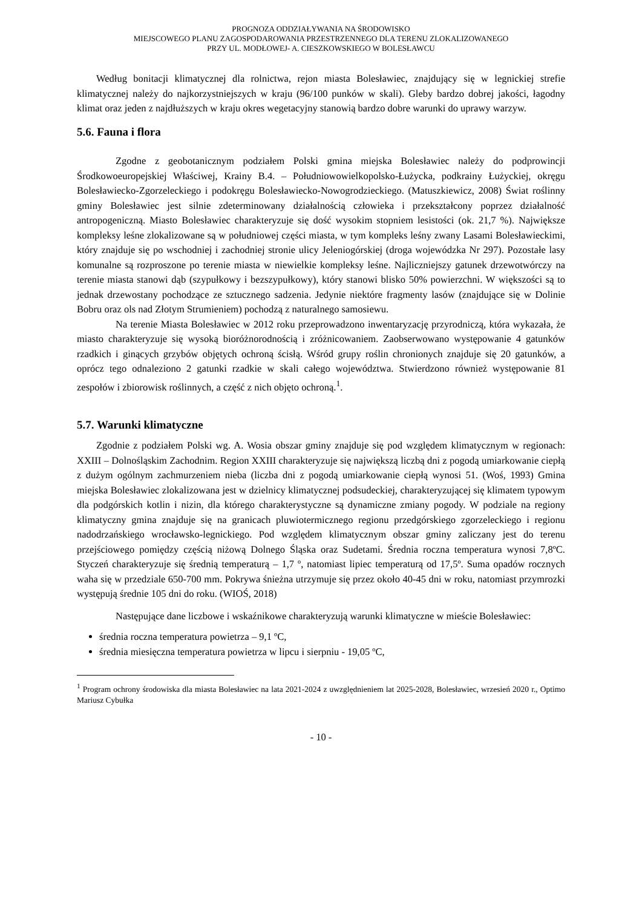PROGNOZA ODDZIAŁYWANIA NA ŚRODOWISKO
MIEJSCOWEGO PLANU ZAGOSPODAROWANIA PRZESTRZENNEGO DLA TERENU ZLOKALIZOWANEGO
PRZY UL. MODŁOWEJ- A. CIESZKOWSKIEGO W BOLESŁAWCU
Według bonitacji klimatycznej dla rolnictwa, rejon miasta Bolesławiec, znajdujący się w legnickiej strefie klimatycznej należy do najkorzystniejszych w kraju (96/100 punków w skali). Gleby bardzo dobrej jakości, łagodny klimat oraz jeden z najdłuższych w kraju okres wegetacyjny stanowią bardzo dobre warunki do uprawy warzyw.
5.6. Fauna i flora
Zgodne z geobotanicznym podziałem Polski gmina miejska Bolesławiec należy do podprowincji Środkowoeuropejskiej Właściwej, Krainy B.4. – Południowowielkopolsko-Łużycka, podkrainy Łużyckiej, okręgu Bolesławiecko-Zgorzeleckiego i podokręgu Bolesławiecko-Nowogrodzieckiego. (Matuszkiewicz, 2008) Świat roślinny gminy Bolesławiec jest silnie zdeterminowany działalnością człowieka i przekształcony poprzez działalność antropogeniczną. Miasto Bolesławiec charakteryzuje się dość wysokim stopniem lesistości (ok. 21,7 %). Największe kompleksy leśne zlokalizowane są w południowej części miasta, w tym kompleks leśny zwany Lasami Bolesławieckimi, który znajduje się po wschodniej i zachodniej stronie ulicy Jeleniogórskiej (droga wojewódzka Nr 297). Pozostałe lasy komunalne są rozproszone po terenie miasta w niewielkie kompleksy leśne. Najliczniejszy gatunek drzewotwórczy na terenie miasta stanowi dąb (szypułkowy i bezszypułkowy), który stanowi blisko 50% powierzchni. W większości są to jednak drzewostany pochodzące ze sztucznego sadzenia. Jedynie niektóre fragmenty lasów (znajdujące się w Dolinie Bobru oraz ols nad Złotym Strumieniem) pochodzą z naturalnego samosiewu.
Na terenie Miasta Bolesławiec w 2012 roku przeprowadzono inwentaryzację przyrodniczą, która wykazała, że miasto charakteryzuje się wysoką bioróżnorodnością i zróżnicowaniem. Zaobserwowano występowanie 4 gatunków rzadkich i ginących grzybów objętych ochroną ścisłą. Wśród grupy roślin chronionych znajduje się 20 gatunków, a oprócz tego odnaleziono 2 gatunki rzadkie w skali całego województwa. Stwierdzono również występowanie 81 zespołów i zbiorowisk roślinnych, a część z nich objęto ochroną.<sup>1</sup>.
5.7. Warunki klimatyczne
Zgodnie z podziałem Polski wg. A. Wosia obszar gminy znajduje się pod względem klimatycznym w regionach: XXIII – Dolnośląskim Zachodnim. Region XXIII charakteryzuje się największą liczbą dni z pogodą umiarkowanie ciepłą z dużym ogólnym zachmurzeniem nieba (liczba dni z pogodą umiarkowanie ciepłą wynosi 51. (Woś, 1993) Gmina miejska Bolesławiec zlokalizowana jest w dzielnicy klimatycznej podsudeckiej, charakteryzującej się klimatem typowym dla podgórskich kotlin i nizin, dla którego charakterystyczne są dynamiczne zmiany pogody. W podziale na regiony klimatyczny gmina znajduje się na granicach pluwiotermicznego regionu przedgórskiego zgorzeleckiego i regionu nadodrzańskiego wrocławsko-legnickiego. Pod względem klimatycznym obszar gminy zaliczany jest do terenu przejściowego pomiędzy częścią niżową Dolnego Śląska oraz Sudetami. Średnia roczna temperatura wynosi 7,8ºC. Styczeń charakteryzuje się średnią temperaturą – 1,7 º, natomiast lipiec temperaturą od 17,5º. Suma opadów rocznych waha się w przedziale 650-700 mm. Pokrywa śnieżna utrzymuje się przez około 40-45 dni w roku, natomiast przymrozki występują średnie 105 dni do roku. (WIOŚ, 2018)
Następujące dane liczbowe i wskaźnikowe charakteryzują warunki klimatyczne w mieście Bolesławiec:
średnia roczna temperatura powietrza – 9,1 ºC,
średnia miesięczna temperatura powietrza w lipcu i sierpniu - 19,05 ºC,
<sup>1</sup> Program ochrony środowiska dla miasta Bolesławiec na lata 2021-2024 z uwzględnieniem lat 2025-2028, Bolesławiec, wrzesień 2020 r., Optimo Mariusz Cybułka
- 10 -